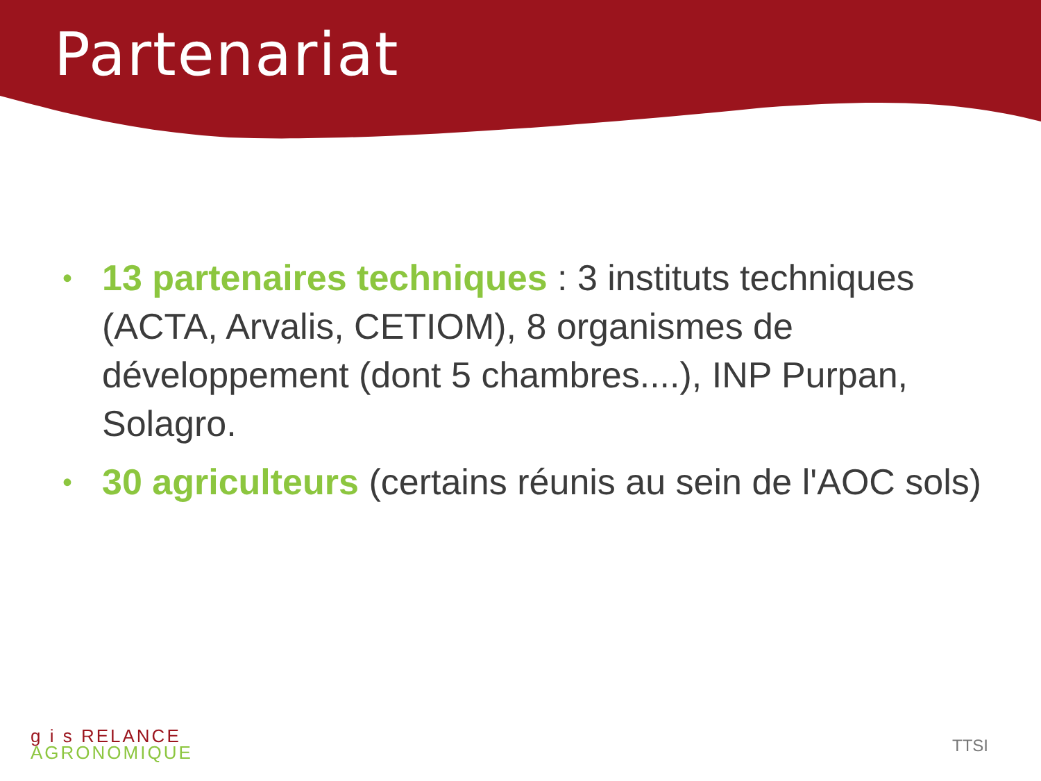Partenariat
• 13 partenaires techniques : 3 instituts techniques (ACTA, Arvalis, CETIOM), 8 organismes de développement (dont 5 chambres....), INP Purpan, Solagro.
• 30 agriculteurs (certains réunis au sein de l'AOC sols)
g i s R ELANCE
AGRONOMIQUE
TTSI